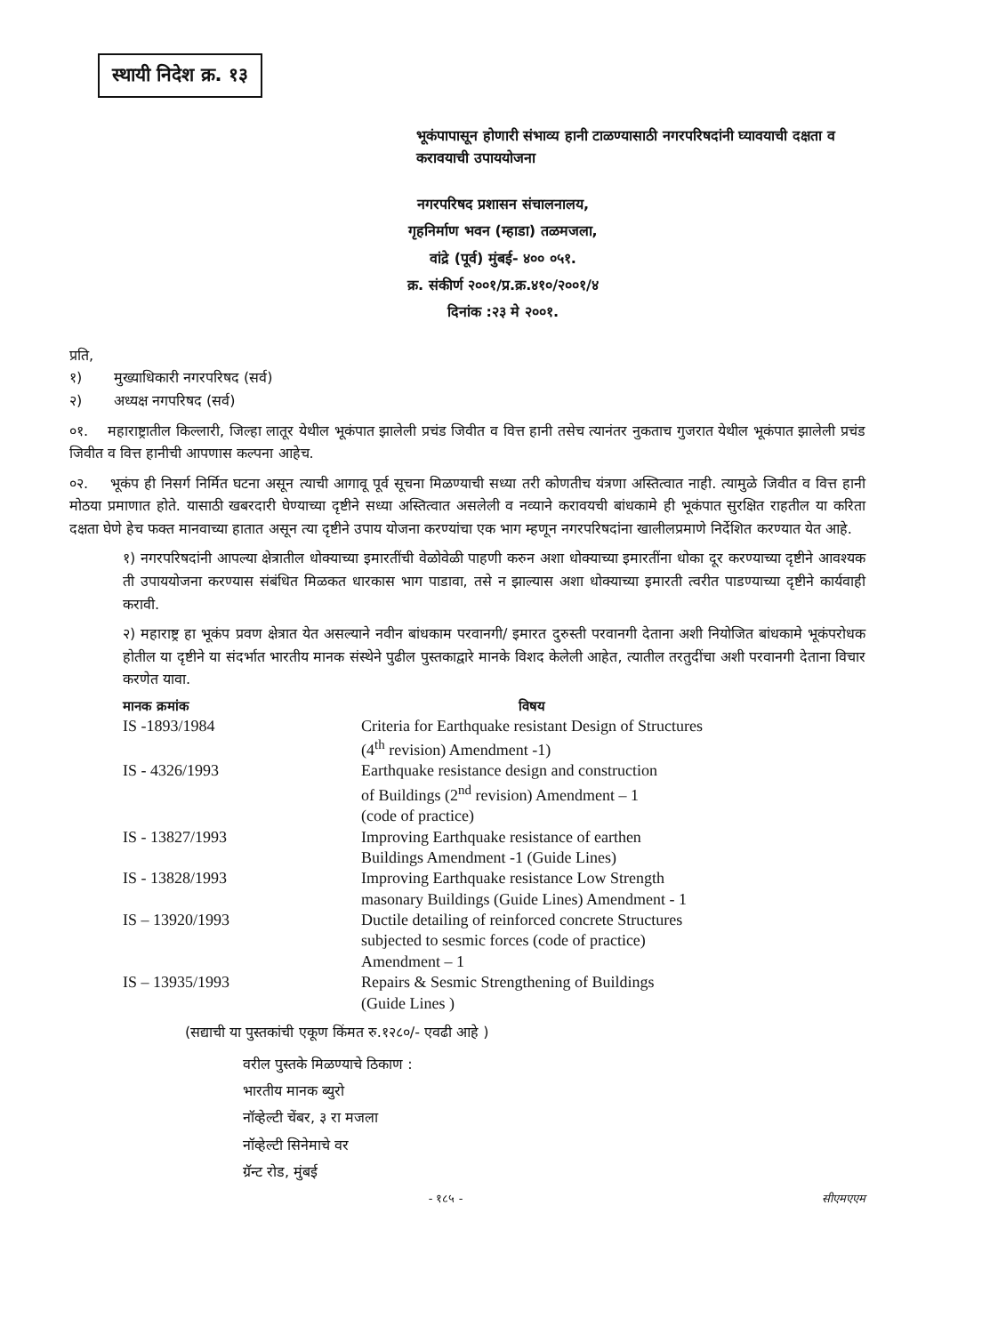स्थायी निदेश क्र. १३
भूकंपापासून होणारी संभाव्य हानी टाळण्यासाठी नगरपरिषदांनी घ्यावयाची दक्षता व करावयाची उपाययोजना
नगरपरिषद प्रशासन संचालनालय,
गृहनिर्माण भवन (म्हाडा) तळमजला,
वांद्रे (पूर्व) मुंबई- ४०० ०५१.
क्र. संकीर्ण २००१/प्र.क्र.४१०/२००१/४
दिनांक :२३ मे २००१.
प्रति,
१) मुख्याधिकारी नगरपरिषद (सर्व)
२) अध्यक्ष नगपरिषद (सर्व)
०१. महाराष्ट्रातील किल्लारी, जिल्हा लातूर येथील भूकंपात झालेली प्रचंड जिवीत व वित्त हानी तसेच त्यानंतर नुकताच गुजरात येथील भूकंपात झालेली प्रचंड जिवीत व वित्त हानीची आपणास कल्पना आहेच.
०२. भूकंप ही निसर्ग निर्मित घटना असून त्याची आगावू पूर्व सूचना मिळण्याची सध्या तरी कोणतीच यंत्रणा अस्तित्वात नाही. त्यामुळे जिवीत व वित्त हानी मोठया प्रमाणात होते. यासाठी खबरदारी घेण्याच्या दृष्टीने सध्या अस्तित्वात असलेली व नव्याने करावयची बांधकामे ही भूकंपात सुरक्षित राहतील या करिता दक्षता घेणे हेच फक्त मानवाच्या हातात असून त्या दृष्टीने उपाय योजना करण्यांचा एक भाग म्हणून नगरपरिषदांना खालीलप्रमाणे निर्देशित करण्यात येत आहे.
१) नगरपरिषदांनी आपल्या क्षेत्रातील धोक्याच्या इमारतींची वेळोवेळी पाहणी करुन अशा धोक्याच्या इमारतींना धोका दूर करण्याच्या दृष्टीने आवश्यक ती उपाययोजना करण्यास संबंधित मिळकत धारकास भाग पाडावा, तसे न झाल्यास अशा धोक्याच्या इमारती त्वरीत पाडण्याच्या दृष्टीने कार्यवाही करावी.
२) महाराष्ट्र हा भूकंप प्रवण क्षेत्रात येत असल्याने नवीन बांधकाम परवानगी/ इमारत दुरुस्ती परवानगी देताना अशी नियोजित बांधकामे भूकंपरोधक होतील या दृष्टीने या संदर्भात भारतीय मानक संस्थेने पुढील पुस्तकाद्वारे मानके विशद केलेली आहेत, त्यातील तरतुदींचा अशी परवानगी देताना विचार करणेत यावा.
| मानक क्रमांक | विषय |
| --- | --- |
| IS -1893/1984 | Criteria for Earthquake resistant Design of Structures (4<sup>th</sup> revision) Amendment -1) |
| IS - 4326/1993 | Earthquake resistance design and construction of Buildings (2<sup>nd</sup> revision) Amendment – 1 (code of practice) |
| IS - 13827/1993 | Improving Earthquake resistance of earthen Buildings Amendment -1 (Guide Lines) |
| IS - 13828/1993 | Improving Earthquake resistance Low Strength masonary Buildings (Guide Lines) Amendment - 1 |
| IS – 13920/1993 | Ductile detailing of reinforced concrete Structures subjected to sesmic forces (code of practice) Amendment – 1 |
| IS – 13935/1993 | Repairs & Sesmic Strengthening of Buildings (Guide Lines ) |
(सद्याची या पुस्तकांची एकूण किंमत रु.१२८०/- एवढी आहे )
वरील पुस्तके मिळण्याचे ठिकाण :
भारतीय मानक ब्युरो
नॉव्हेल्टी चेंबर, ३ रा मजला
नॉव्हेल्टी सिनेमाचे वर
ग्रॅन्ट रोड, मुंबई
- १८५ - सीएमएएम